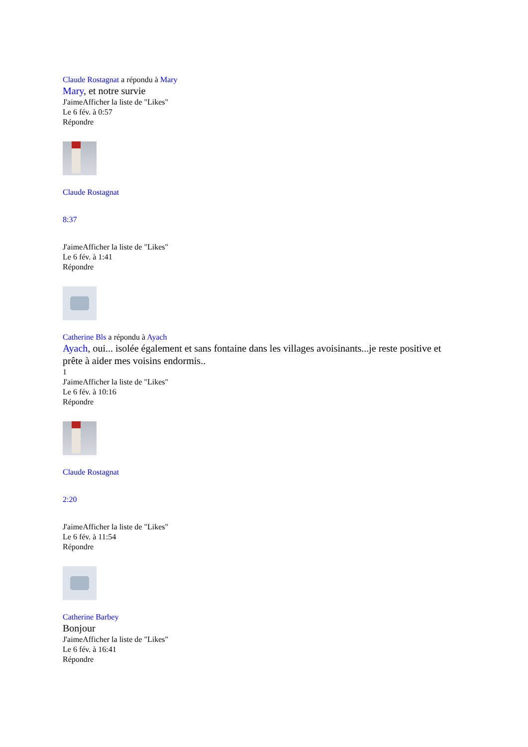Claude Rostagnat a répondu à Mary
Mary, et notre survie
J'aimeAfficher la liste de "Likes"
Le 6 fév. à 0:57
Répondre
Claude Rostagnat
8:37
J'aimeAfficher la liste de "Likes"
Le 6 fév. à 1:41
Répondre
Catherine Bls a répondu à Ayach
Ayach, oui... isolée également et sans fontaine dans les villages avoisinants...je reste positive et prête à aider mes voisins endormis..
1
J'aimeAfficher la liste de "Likes"
Le 6 fév. à 10:16
Répondre
Claude Rostagnat
2:20
J'aimeAfficher la liste de "Likes"
Le 6 fév. à 11:54
Répondre
Catherine Barbey
Bonjour
J'aimeAfficher la liste de "Likes"
Le 6 fév. à 16:41
Répondre